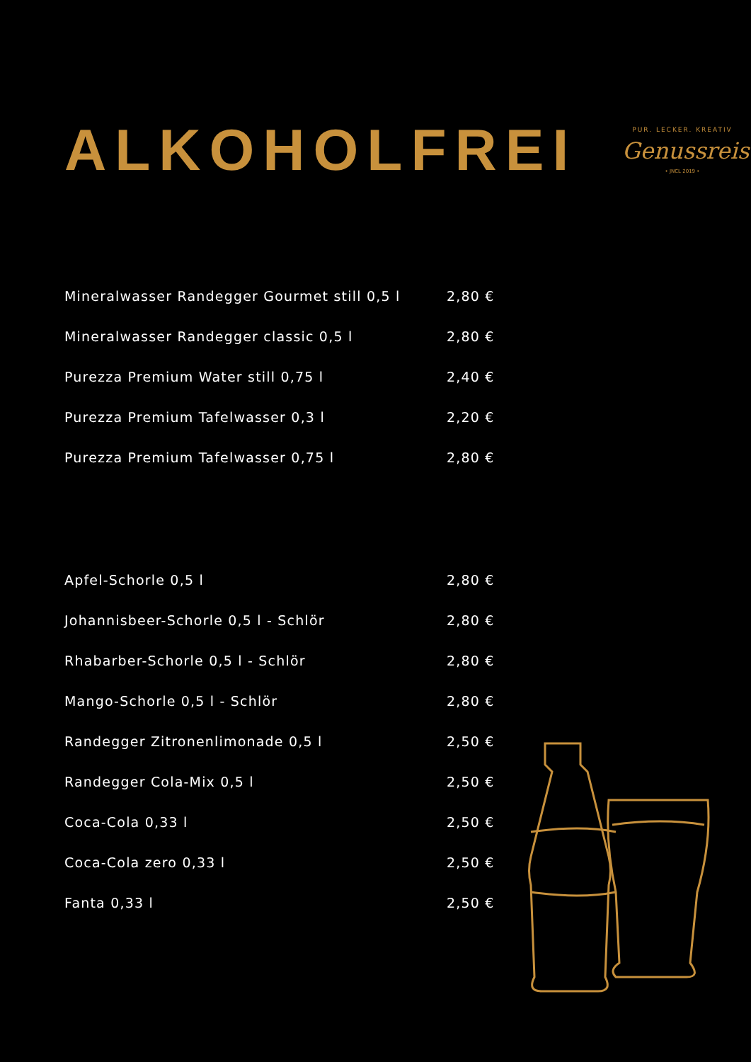ALKOHOLFREI
PUR. LECKER. KREATIV
Genussreise
• JNCL 2019 •
| Mineralwasser Randegger Gourmet still 0,5 l | 2,80 € |
| Mineralwasser Randegger classic 0,5 l | 2,80 € |
| Purezza Premium Water still 0,75 l | 2,40 € |
| Purezza Premium Tafelwasser 0,3 l | 2,20 € |
| Purezza Premium Tafelwasser 0,75 l | 2,80 € |
| Apfel-Schorle 0,5 l | 2,80 € |
| Johannisbeer-Schorle 0,5 l - Schlör | 2,80 € |
| Rhabarber-Schorle 0,5 l - Schlör | 2,80 € |
| Mango-Schorle 0,5 l - Schlör | 2,80 € |
| Randegger Zitronenlimonade 0,5 l | 2,50 € |
| Randegger Cola-Mix 0,5 l | 2,50 € |
| Coca-Cola 0,33 l | 2,50 € |
| Coca-Cola zero 0,33 l | 2,50 € |
| Fanta 0,33 l | 2,50 € |